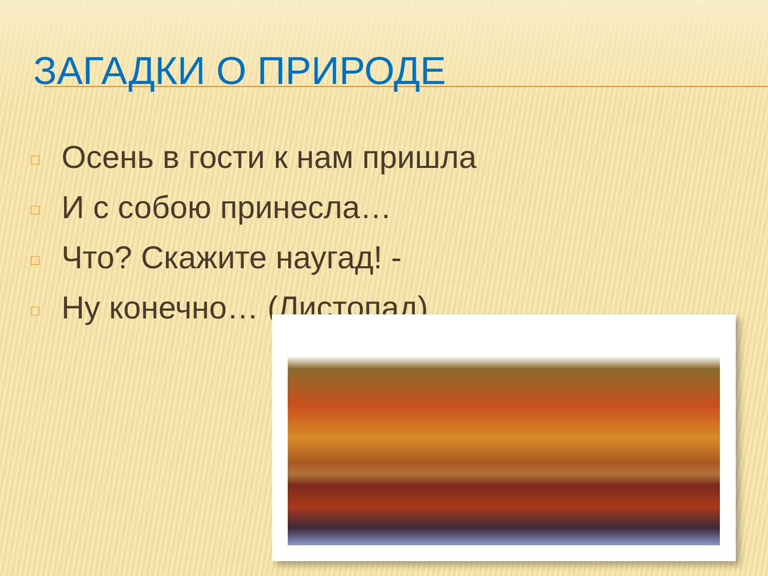ЗАГАДКИ О ПРИРОДЕ
□ Осень в гости к нам пришла
□ И с собою принесла…
□ Что? Скажите наугад! -
□ Ну конечно… (Листопад)